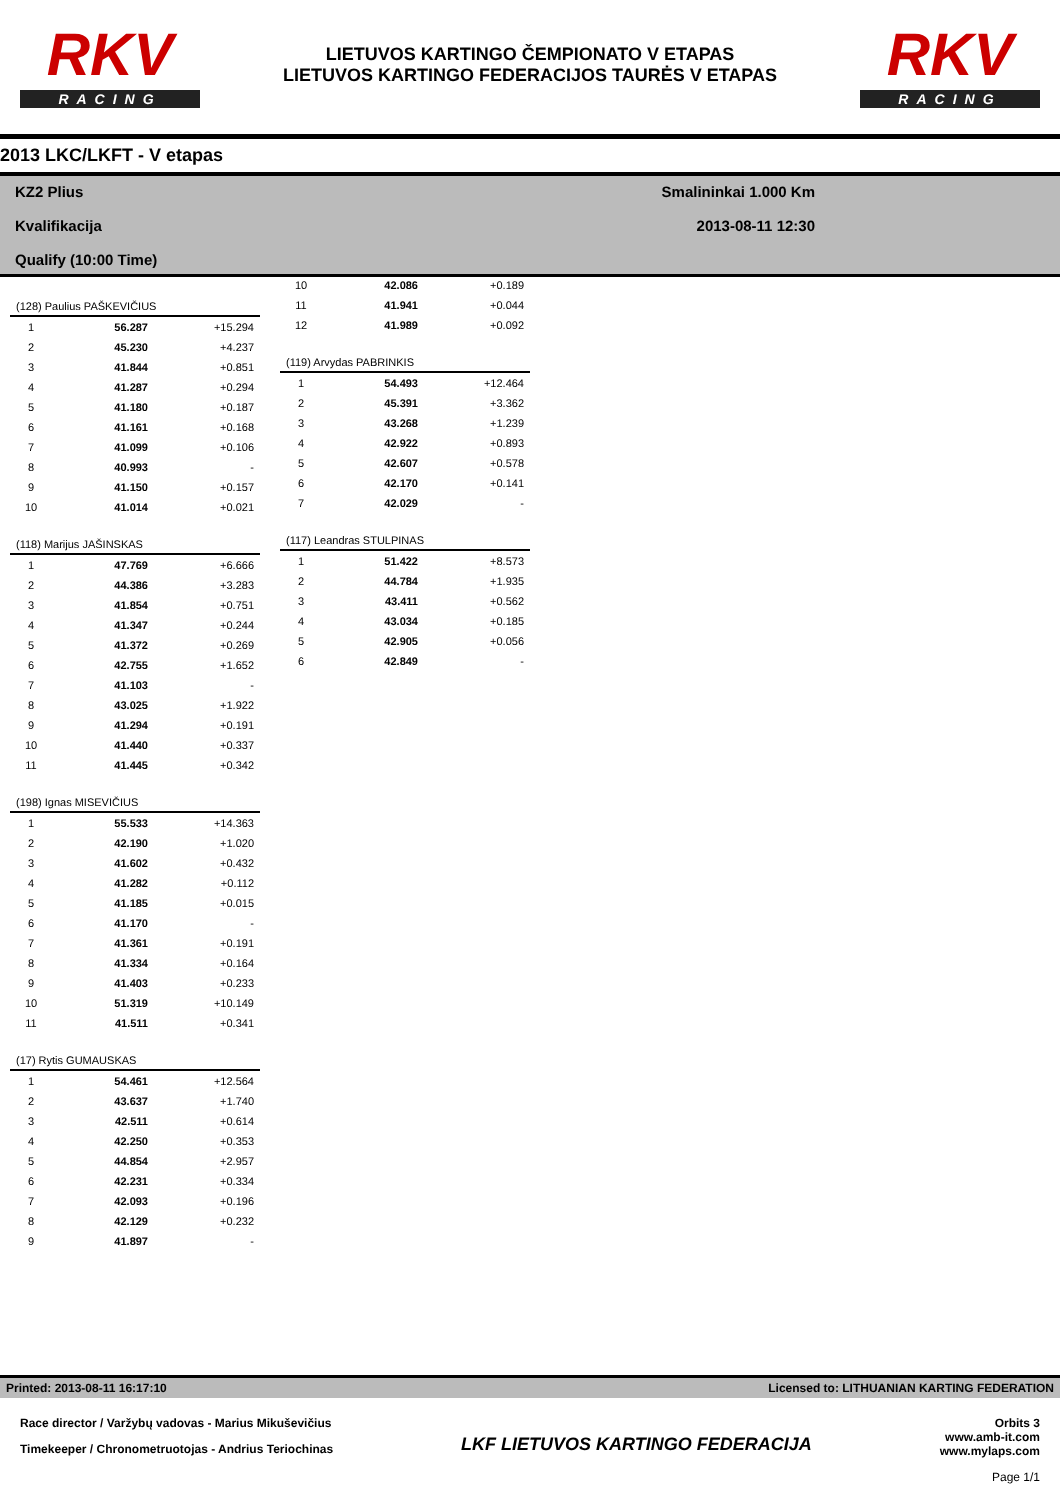RKV
RACING
LIETUVOS KARTINGO ČEMPIONATO V ETAPAS
LIETUVOS KARTINGO FEDERACIJOS TAURĖS V ETAPAS
RKV
RACING
2013 LKC/LKFT - V etapas
KZ2 Plius
Kvalifikacija
Qualify (10:00 Time)
Smalininkai 1.000 Km
2013-08-11 12:30
| (128) Paulius PAŠKEVIČIUS | | |
| --- | --- | --- |
| 1 | 56.287 | +15.294 |
| 2 | 45.230 | +4.237 |
| 3 | 41.844 | +0.851 |
| 4 | 41.287 | +0.294 |
| 5 | 41.180 | +0.187 |
| 6 | 41.161 | +0.168 |
| 7 | 41.099 | +0.106 |
| 8 | 40.993 | - |
| 9 | 41.150 | +0.157 |
| 10 | 41.014 | +0.021 |
| (118) Marijus JAŠINSKAS | | |
| --- | --- | --- |
| 1 | 47.769 | +6.666 |
| 2 | 44.386 | +3.283 |
| 3 | 41.854 | +0.751 |
| 4 | 41.347 | +0.244 |
| 5 | 41.372 | +0.269 |
| 6 | 42.755 | +1.652 |
| 7 | 41.103 | - |
| 8 | 43.025 | +1.922 |
| 9 | 41.294 | +0.191 |
| 10 | 41.440 | +0.337 |
| 11 | 41.445 | +0.342 |
| (198) Ignas MISEVIČIUS | | |
| --- | --- | --- |
| 1 | 55.533 | +14.363 |
| 2 | 42.190 | +1.020 |
| 3 | 41.602 | +0.432 |
| 4 | 41.282 | +0.112 |
| 5 | 41.185 | +0.015 |
| 6 | 41.170 | - |
| 7 | 41.361 | +0.191 |
| 8 | 41.334 | +0.164 |
| 9 | 41.403 | +0.233 |
| 10 | 51.319 | +10.149 |
| 11 | 41.511 | +0.341 |
| (17) Rytis GUMAUSKAS | | |
| --- | --- | --- |
| 1 | 54.461 | +12.564 |
| 2 | 43.637 | +1.740 |
| 3 | 42.511 | +0.614 |
| 4 | 42.250 | +0.353 |
| 5 | 44.854 | +2.957 |
| 6 | 42.231 | +0.334 |
| 7 | 42.093 | +0.196 |
| 8 | 42.129 | +0.232 |
| 9 | 41.897 | - |
| 10 | 42.086 | +0.189 |
| 11 | 41.941 | +0.044 |
| 12 | 41.989 | +0.092 |
| (119) Arvydas PABRINKIS | | |
| --- | --- | --- |
| 1 | 54.493 | +12.464 |
| 2 | 45.391 | +3.362 |
| 3 | 43.268 | +1.239 |
| 4 | 42.922 | +0.893 |
| 5 | 42.607 | +0.578 |
| 6 | 42.170 | +0.141 |
| 7 | 42.029 | - |
| (117) Leandras STULPINAS | | |
| --- | --- | --- |
| 1 | 51.422 | +8.573 |
| 2 | 44.784 | +1.935 |
| 3 | 43.411 | +0.562 |
| 4 | 43.034 | +0.185 |
| 5 | 42.905 | +0.056 |
| 6 | 42.849 | - |
Printed: 2013-08-11 16:17:10 Licensed to: LITHUANIAN KARTING FEDERATION
Race director / Varžybų vadovas - Marius Mikuševičius
Timekeeper / Chronometruotojas - Andrius Teriochinas
LKF LIETUVOS KARTINGO FEDERACIJA
Orbits 3
www.amb-it.com
www.mylaps.com
Page 1/1